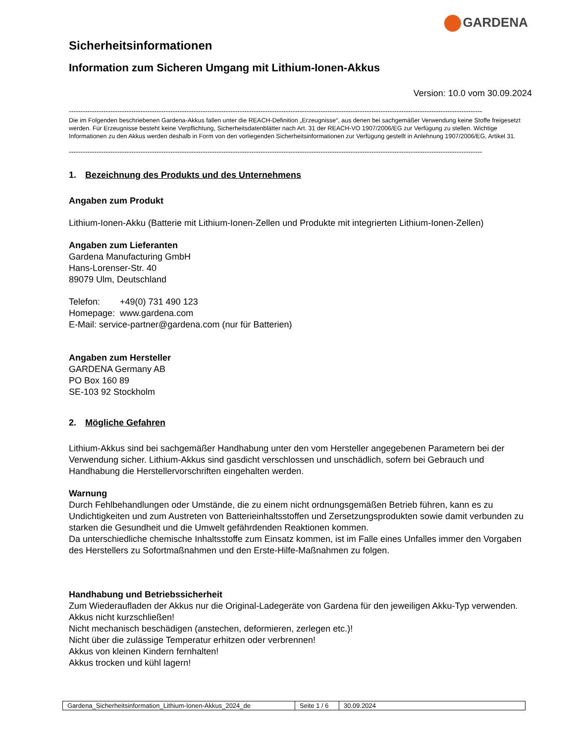GARDENA
Sicherheitsinformationen
Information zum Sicheren Umgang mit Lithium-Ionen-Akkus
Version: 10.0 vom 30.09.2024
-----------------------------------------------------------------------------------------------------------------------------------------------------------------------------------
Die im Folgenden beschriebenen Gardena-Akkus fallen unter die REACH-Definition „Erzeugnisse“, aus denen bei sachgemäßer Verwendung keine Stoffe freigesetzt werden. Für Erzeugnisse besteht keine Verpflichtung, Sicherheitsdatenblätter nach Art. 31 der REACH-VO 1907/2006/EG zur Verfügung zu stellen. Wichtige Informationen zu den Akkus werden deshalb in Form von den vorliegenden Sicherheitsinformationen zur Verfügung gestellt in Anlehnung 1907/2006/EG, Artikel 31.
-----------------------------------------------------------------------------------------------------------------------------------------------------------------------------------
1. Bezeichnung des Produkts und des Unternehmens
Angaben zum Produkt
Lithium-Ionen-Akku (Batterie mit Lithium-Ionen-Zellen und Produkte mit integrierten Lithium-Ionen-Zellen)
Angaben zum Lieferanten
Gardena Manufacturing GmbH
Hans-Lorenser-Str. 40
89079 Ulm, Deutschland
Telefon: +49(0) 731 490 123
Homepage: www.gardena.com
E-Mail: service-partner@gardena.com (nur für Batterien)
Angaben zum Hersteller
GARDENA Germany AB
PO Box 160 89
SE-103 92 Stockholm
2. Mögliche Gefahren
Lithium-Akkus sind bei sachgemäßer Handhabung unter den vom Hersteller angegebenen Parametern bei der Verwendung sicher. Lithium-Akkus sind gasdicht verschlossen und unschädlich, sofern bei Gebrauch und Handhabung die Herstellervorschriften eingehalten werden.
Warnung
Durch Fehlbehandlungen oder Umstände, die zu einem nicht ordnungsgemäßen Betrieb führen, kann es zu Undichtigkeiten und zum Austreten von Batterieinhaltsstoffen und Zersetzungsprodukten sowie damit verbunden zu starken die Gesundheit und die Umwelt gefährdenden Reaktionen kommen.
Da unterschiedliche chemische Inhaltsstoffe zum Einsatz kommen, ist im Falle eines Unfalles immer den Vorgaben des Herstellers zu Sofortmaßnahmen und den Erste-Hilfe-Maßnahmen zu folgen.
Handhabung und Betriebssicherheit
Zum Wiederaufladen der Akkus nur die Original-Ladegeräte von Gardena für den jeweiligen Akku-Typ verwenden.
Akkus nicht kurzschließen!
Nicht mechanisch beschädigen (anstechen, deformieren, zerlegen etc.)!
Nicht über die zulässige Temperatur erhitzen oder verbrennen!
Akkus von kleinen Kindern fernhalten!
Akkus trocken und kühl lagern!
| Gardena_Sicherheitsinformation_Lithium-Ionen-Akkus_2024_de | Seite 1 / 6 | 30.09.2024 |